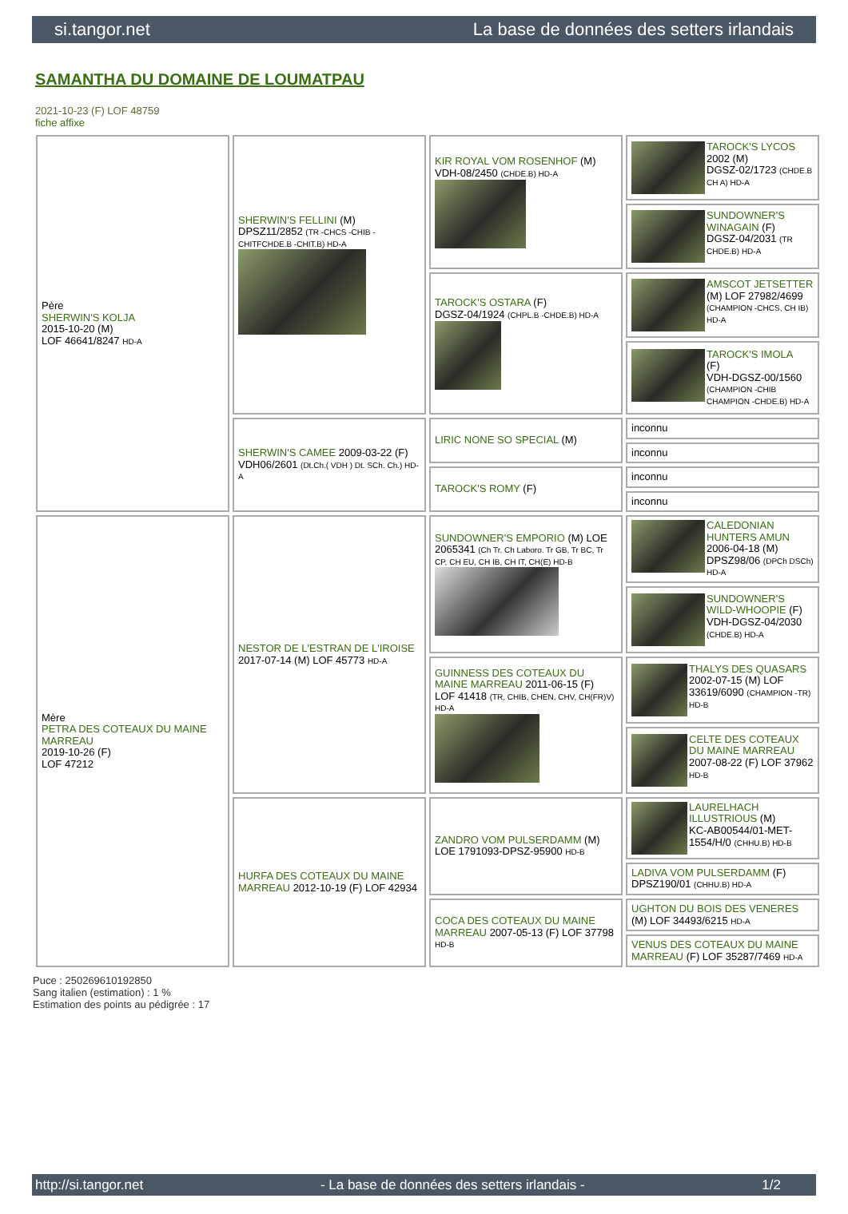si.tangor.net La base de données des setters irlandais
SAMANTHA DU DOMAINE DE LOUMATPAU
2021-10-23 (F) LOF 48759
fiche affixe
| Père SHERWIN'S KOLJA 2015-10-20 (M) LOF 46641/8247 HD-A | SHERWIN'S FELLINI (M) DPSZ11/2852 (TR -CHCS -CHIB -CHITFCHDE.B -CHIT.B) HD-A | KIR ROYAL VOM ROSENHOF (M) VDH-08/2450 (CHDE.B) HD-A | TAROCK'S LYCOS 2002 (M) DGSZ-02/1723 (CHDE.B CH A) HD-A |
| | | | SUNDOWNER'S WINAGAIN (F) DGSZ-04/2031 (TR CHDE.B) HD-A |
| | | TAROCK'S OSTARA (F) DGSZ-04/1924 (CHPL.B -CHDE.B) HD-A | AMSCOT JETSETTER (M) LOF 27982/4699 (CHAMPION -CHCS, CH IB) HD-A |
| | | | TAROCK'S IMOLA (F) VDH-DGSZ-00/1560 (CHAMPION -CHIB CHAMPION -CHDE.B) HD-A |
| | SHERWIN'S CAMEE 2009-03-22 (F) VDH06/2601 (Dt.Ch.( VDH ) Dt. SCh. Ch.) HD-A | LIRIC NONE SO SPECIAL (M) | inconnu |
| | | | inconnu |
| | | TAROCK'S ROMY (F) | inconnu |
| | | | inconnu |
| Mère PETRA DES COTEAUX DU MAINE MARREAU 2019-10-26 (F) LOF 47212 | NESTOR DE L'ESTRAN DE L'IROISE 2017-07-14 (M) LOF 45773 HD-A | SUNDOWNER'S EMPORIO (M) LOE 2065341 (Ch Tr. Ch Laboro. Tr GB, Tr BC, Tr CP, CH EU, CH IB, CH IT, CH(E) HD-B | CALEDONIAN HUNTERS AMUN 2006-04-18 (M) DPSZ98/06 (DPCh DSCh) HD-A |
| | | | SUNDOWNER'S WILD-WHOOPIE (F) VDH-DGSZ-04/2030 (CHDE.B) HD-A |
| | | GUINNESS DES COTEAUX DU MAINE MARREAU 2011-06-15 (F) LOF 41418 (TR, CHIB, CHEN, CHV, CH(FR)V) HD-A | THALYS DES QUASARS 2002-07-15 (M) LOF 33619/6090 (CHAMPION -TR) HD-B |
| | | | CELTE DES COTEAUX DU MAINE MARREAU 2007-08-22 (F) LOF 37962 HD-B |
| | HURFA DES COTEAUX DU MAINE MARREAU 2012-10-19 (F) LOF 42934 | ZANDRO VOM PULSERDAMM (M) LOE 1791093-DPSZ-95900 HD-B | LAURELHACH ILLUSTRIOUS (M) KC-AB00544/01-MET-1554/H/0 (CHHU.B) HD-B |
| | | | LADIVA VOM PULSERDAMM (F) DPSZ190/01 (CHHU.B) HD-A |
| | | COCA DES COTEAUX DU MAINE MARREAU 2007-05-13 (F) LOF 37798 HD-B | UGHTON DU BOIS DES VENERES (M) LOF 34493/6215 HD-A |
| | | | VENUS DES COTEAUX DU MAINE MARREAU (F) LOF 35287/7469 HD-A |
Puce : 250269610192850
Sang italien (estimation) : 1 %
Estimation des points au pédigrée : 17
http://si.tangor.net - La base de données des setters irlandais - 1/2